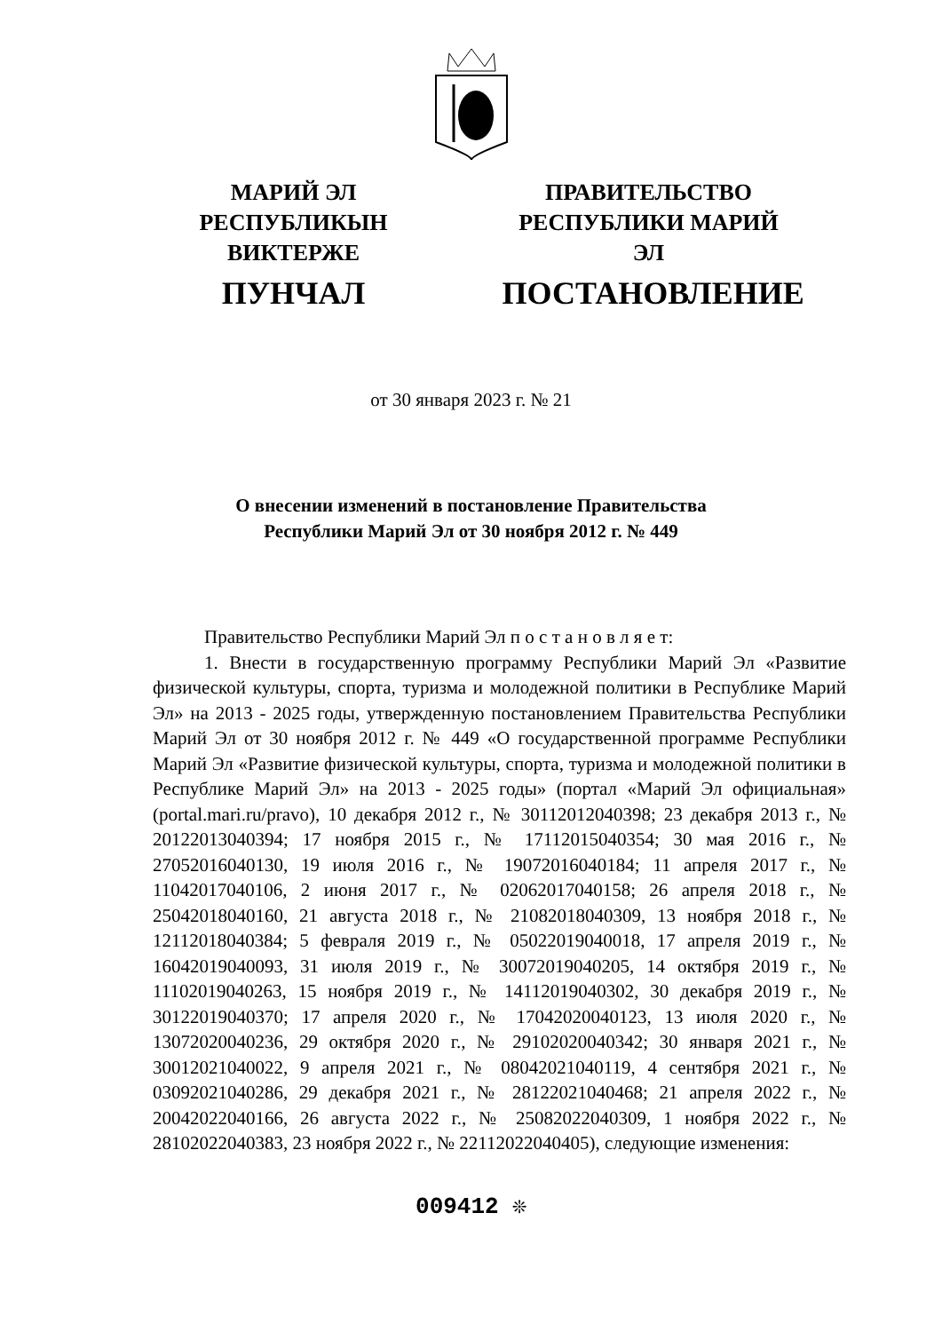МАРИЙ ЭЛ РЕСПУБЛИКЫН
ВИКТЕРЖЕ
ПУНЧАЛ
ПРАВИТЕЛЬСТВО
РЕСПУБЛИКИ МАРИЙ ЭЛ
ПОСТАНОВЛЕНИЕ
от 30 января 2023 г. № 21
О внесении изменений в постановление Правительства
Республики Марий Эл от 30 ноября 2012 г. № 449
Правительство Республики Марий Эл п о с т а н о в л я е т:
1. Внести в государственную программу Республики Марий Эл «Развитие физической культуры, спорта, туризма и молодежной политики в Республике Марий Эл» на 2013 - 2025 годы, утвержденную постановлением Правительства Республики Марий Эл от 30 ноября 2012 г. № 449 «О государственной программе Республики Марий Эл «Развитие физической культуры, спорта, туризма и молодежной политики в Республике Марий Эл» на 2013 - 2025 годы» (портал «Марий Эл официальная» (portal.mari.ru/pravo), 10 декабря 2012 г., № 30112012040398; 23 декабря 2013 г., № 20122013040394; 17 ноября 2015 г., № 17112015040354; 30 мая 2016 г., № 27052016040130, 19 июля 2016 г., № 19072016040184; 11 апреля 2017 г., № 11042017040106, 2 июня 2017 г., № 02062017040158; 26 апреля 2018 г., № 25042018040160, 21 августа 2018 г., № 21082018040309, 13 ноября 2018 г., № 12112018040384; 5 февраля 2019 г., № 05022019040018, 17 апреля 2019 г., № 16042019040093, 31 июля 2019 г., № 30072019040205, 14 октября 2019 г., № 11102019040263, 15 ноября 2019 г., № 14112019040302, 30 декабря 2019 г., № 30122019040370; 17 апреля 2020 г., № 17042020040123, 13 июля 2020 г., № 13072020040236, 29 октября 2020 г., № 29102020040342; 30 января 2021 г., № 30012021040022, 9 апреля 2021 г., № 08042021040119, 4 сентября 2021 г., № 03092021040286, 29 декабря 2021 г., № 28122021040468; 21 апреля 2022 г., № 20042022040166, 26 августа 2022 г., № 25082022040309, 1 ноября 2022 г., № 28102022040383, 23 ноября 2022 г., № 22112022040405), следующие изменения:
009412 ❊